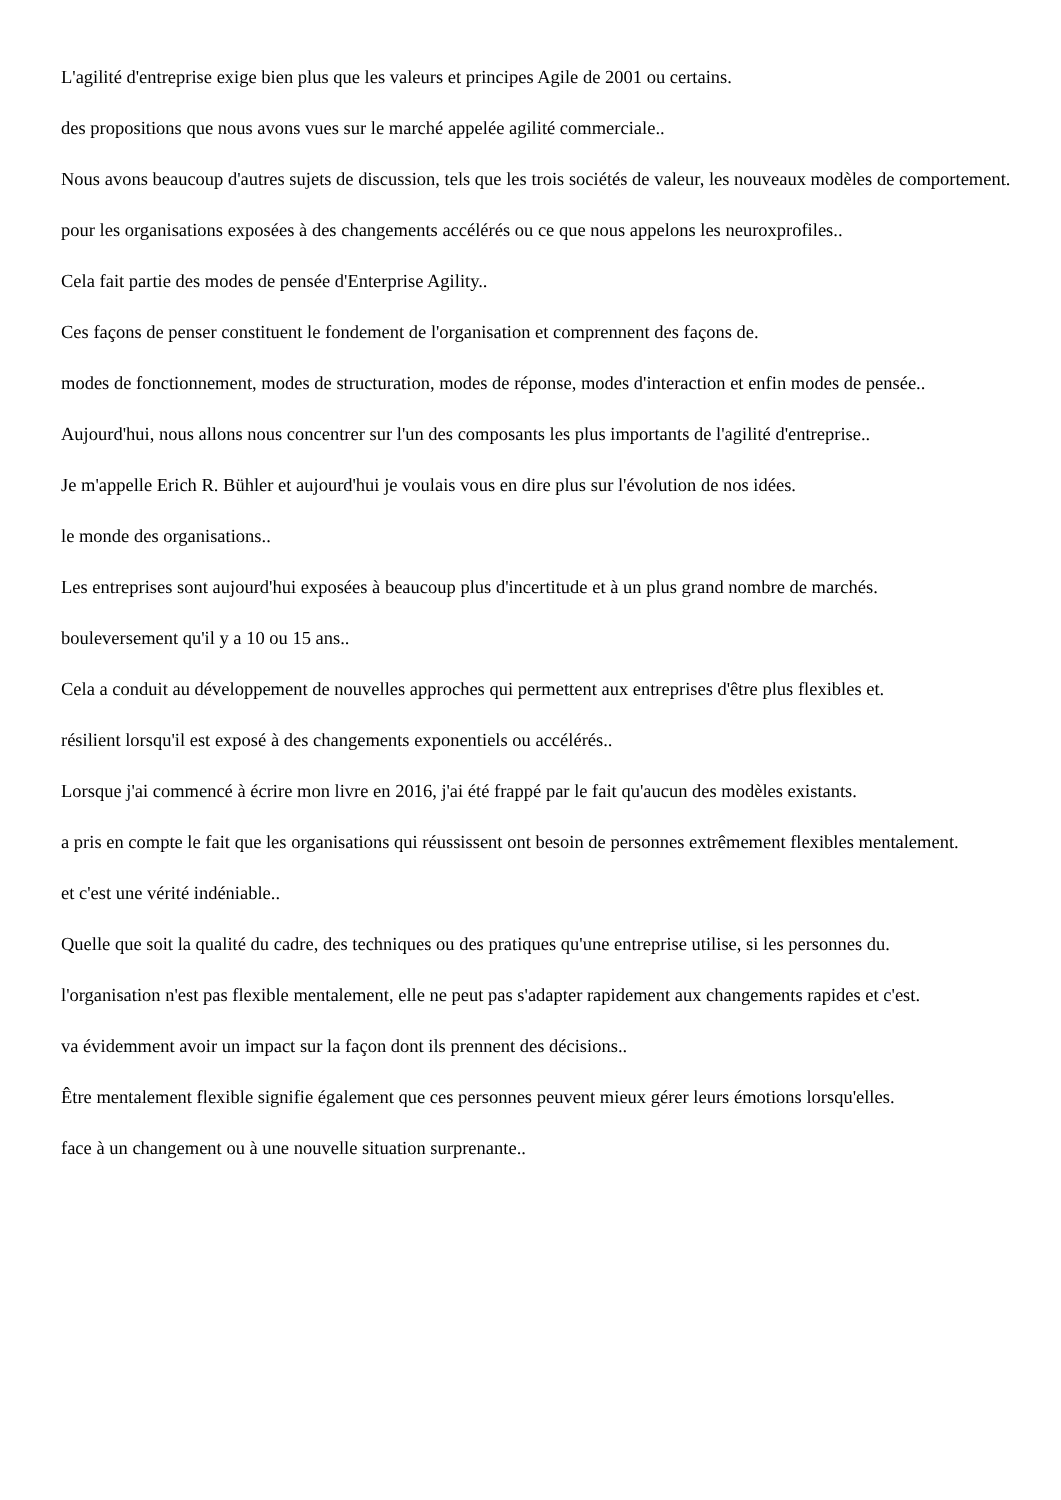L'agilité d'entreprise exige bien plus que les valeurs et principes Agile de 2001 ou certains.
des propositions que nous avons vues sur le marché appelée agilité commerciale..
Nous avons beaucoup d'autres sujets de discussion, tels que les trois sociétés de valeur, les nouveaux modèles de comportement.
pour les organisations exposées à des changements accélérés ou ce que nous appelons les neuroxprofiles..
Cela fait partie des modes de pensée d'Enterprise Agility..
Ces façons de penser constituent le fondement de l'organisation et comprennent des façons de.
modes de fonctionnement, modes de structuration, modes de réponse, modes d'interaction et enfin modes de pensée..
Aujourd'hui, nous allons nous concentrer sur l'un des composants les plus importants de l'agilité d'entreprise..
Je m'appelle Erich R. Bühler et aujourd'hui je voulais vous en dire plus sur l'évolution de nos idées.
le monde des organisations..
Les entreprises sont aujourd'hui exposées à beaucoup plus d'incertitude et à un plus grand nombre de marchés.
bouleversement qu'il y a 10 ou 15 ans..
Cela a conduit au développement de nouvelles approches qui permettent aux entreprises d'être plus flexibles et.
résilient lorsqu'il est exposé à des changements exponentiels ou accélérés..
Lorsque j'ai commencé à écrire mon livre en 2016, j'ai été frappé par le fait qu'aucun des modèles existants.
a pris en compte le fait que les organisations qui réussissent ont besoin de personnes extrêmement flexibles mentalement.
et c'est une vérité indéniable..
Quelle que soit la qualité du cadre, des techniques ou des pratiques qu'une entreprise utilise, si les personnes du.
l'organisation n'est pas flexible mentalement, elle ne peut pas s'adapter rapidement aux changements rapides et c'est.
va évidemment avoir un impact sur la façon dont ils prennent des décisions..
Être mentalement flexible signifie également que ces personnes peuvent mieux gérer leurs émotions lorsqu'elles.
face à un changement ou à une nouvelle situation surprenante..